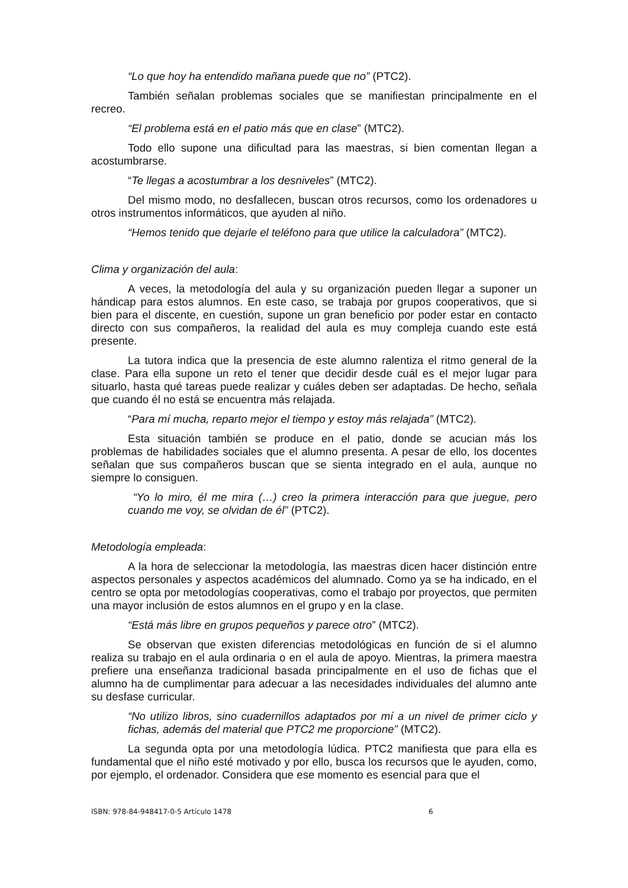“Lo que hoy ha entendido mañana puede que no” (PTC2).
También señalan problemas sociales que se manifiestan principalmente en el recreo.
“El problema está en el patio más que en clase” (MTC2).
Todo ello supone una dificultad para las maestras, si bien comentan llegan a acostumbrarse.
“Te llegas a acostumbrar a los desniveles” (MTC2).
Del mismo modo, no desfallecen, buscan otros recursos, como los ordenadores u otros instrumentos informáticos, que ayuden al niño.
“Hemos tenido que dejarle el teléfono para que utilice la calculadora” (MTC2).
Clima y organización del aula:
A veces, la metodología del aula y su organización pueden llegar a suponer un hándicap para estos alumnos. En este caso, se trabaja por grupos cooperativos, que si bien para el discente, en cuestión, supone un gran beneficio por poder estar en contacto directo con sus compañeros, la realidad del aula es muy compleja cuando este está presente.
La tutora indica que la presencia de este alumno ralentiza el ritmo general de la clase. Para ella supone un reto el tener que decidir desde cuál es el mejor lugar para situarlo, hasta qué tareas puede realizar y cuáles deben ser adaptadas. De hecho, señala que cuando él no está se encuentra más relajada.
“Para mí mucha, reparto mejor el tiempo y estoy más relajada” (MTC2).
Esta situación también se produce en el patio, donde se acucian más los problemas de habilidades sociales que el alumno presenta. A pesar de ello, los docentes señalan que sus compañeros buscan que se sienta integrado en el aula, aunque no siempre lo consiguen.
“Yo lo miro, él me mira (…) creo la primera interacción para que juegue, pero cuando me voy, se olvidan de él” (PTC2).
Metodología empleada:
A la hora de seleccionar la metodología, las maestras dicen hacer distinción entre aspectos personales y aspectos académicos del alumnado. Como ya se ha indicado, en el centro se opta por metodologías cooperativas, como el trabajo por proyectos, que permiten una mayor inclusión de estos alumnos en el grupo y en la clase.
“Está más libre en grupos pequeños y parece otro” (MTC2).
Se observan que existen diferencias metodológicas en función de si el alumno realiza su trabajo en el aula ordinaria o en el aula de apoyo. Mientras, la primera maestra prefiere una enseñanza tradicional basada principalmente en el uso de fichas que el alumno ha de cumplimentar para adecuar a las necesidades individuales del alumno ante su desfase curricular.
“No utilizo libros, sino cuadernillos adaptados por mí a un nivel de primer ciclo y fichas, además del material que PTC2 me proporcione” (MTC2).
La segunda opta por una metodología lúdica. PTC2 manifiesta que para ella es fundamental que el niño esté motivado y por ello, busca los recursos que le ayuden, como, por ejemplo, el ordenador. Considera que ese momento es esencial para que el
ISBN: 978-84-948417-0-5 Artículo 1478 6